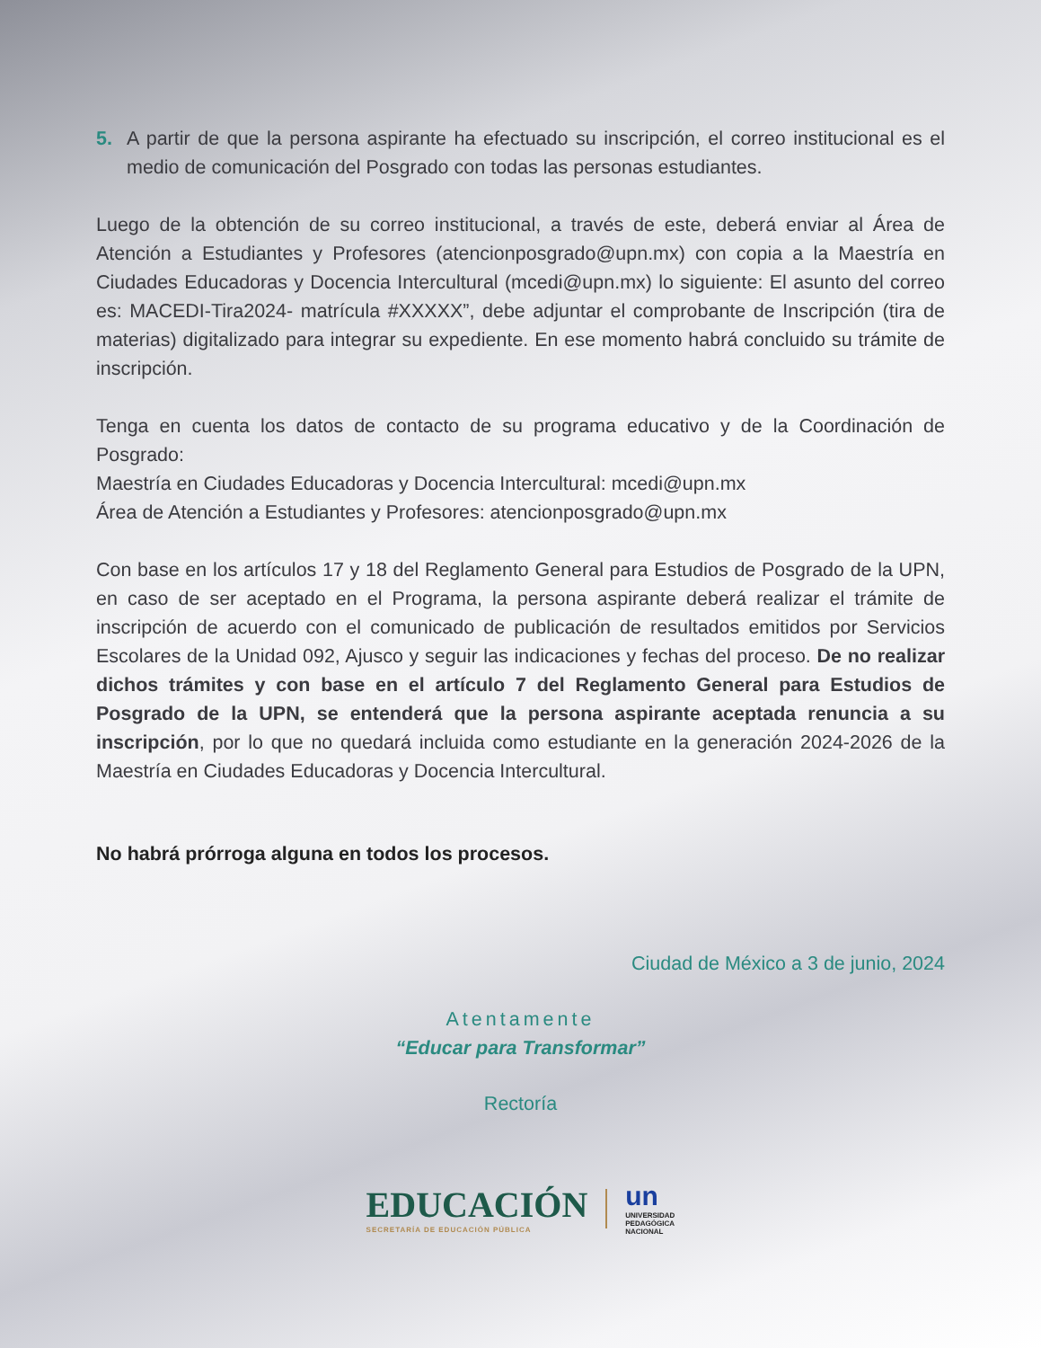5. A partir de que la persona aspirante ha efectuado su inscripción, el correo institucional es el medio de comunicación del Posgrado con todas las personas estudiantes.
Luego de la obtención de su correo institucional, a través de este, deberá enviar al Área de Atención a Estudiantes y Profesores (atencionposgrado@upn.mx) con copia a la Maestría en Ciudades Educadoras y Docencia Intercultural (mcedi@upn.mx) lo siguiente: El asunto del correo es: MACEDI-Tira2024- matrícula #XXXXX”, debe adjuntar el comprobante de Inscripción (tira de materias) digitalizado para integrar su expediente. En ese momento habrá concluido su trámite de inscripción.
Tenga en cuenta los datos de contacto de su programa educativo y de la Coordinación de Posgrado:
Maestría en Ciudades Educadoras y Docencia Intercultural: mcedi@upn.mx
Área de Atención a Estudiantes y Profesores: atencionposgrado@upn.mx
Con base en los artículos 17 y 18 del Reglamento General para Estudios de Posgrado de la UPN, en caso de ser aceptado en el Programa, la persona aspirante deberá realizar el trámite de inscripción de acuerdo con el comunicado de publicación de resultados emitidos por Servicios Escolares de la Unidad 092, Ajusco y seguir las indicaciones y fechas del proceso. De no realizar dichos trámites y con base en el artículo 7 del Reglamento General para Estudios de Posgrado de la UPN, se entenderá que la persona aspirante aceptada renuncia a su inscripción, por lo que no quedará incluida como estudiante en la generación 2024-2026 de la Maestría en Ciudades Educadoras y Docencia Intercultural.
No habrá prórroga alguna en todos los procesos.
Ciudad de México a 3 de junio, 2024
Atentamente
“Educar para Transformar”
Rectoría
EDUCACIÓN
SECRETARÍA DE EDUCACIÓN PÚBLICA
un
UNIVERSIDAD
PEDAGÓGICA
NACIONAL